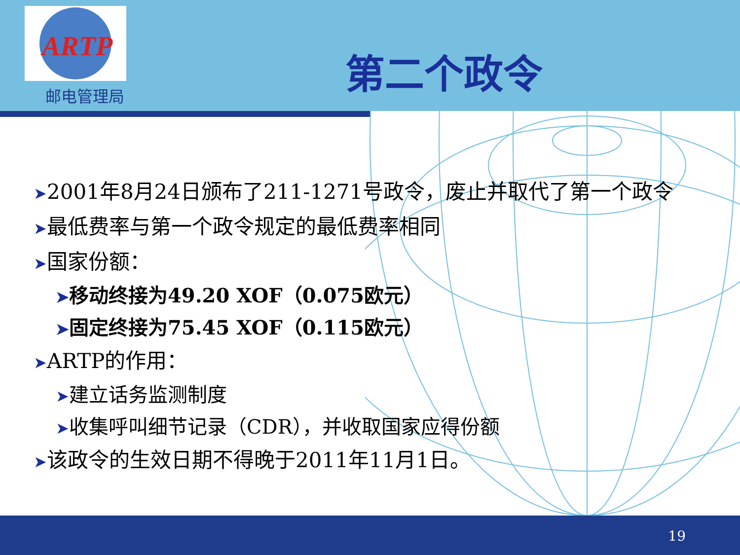ARTP
邮电管理局
第二个政令
➤2001年8月24日颁布了211-1271号政令，废止并取代了第一个政令
➤最低费率与第一个政令规定的最低费率相同
➤国家份额：
➤移动终接为49.20 XOF（0.075欧元）
➤固定终接为75.45 XOF（0.115欧元）
➤ARTP的作用：
➤建立话务监测制度
➤收集呼叫细节记录（CDR），并收取国家应得份额
➤该政令的生效日期不得晚于2011年11月1日。
19